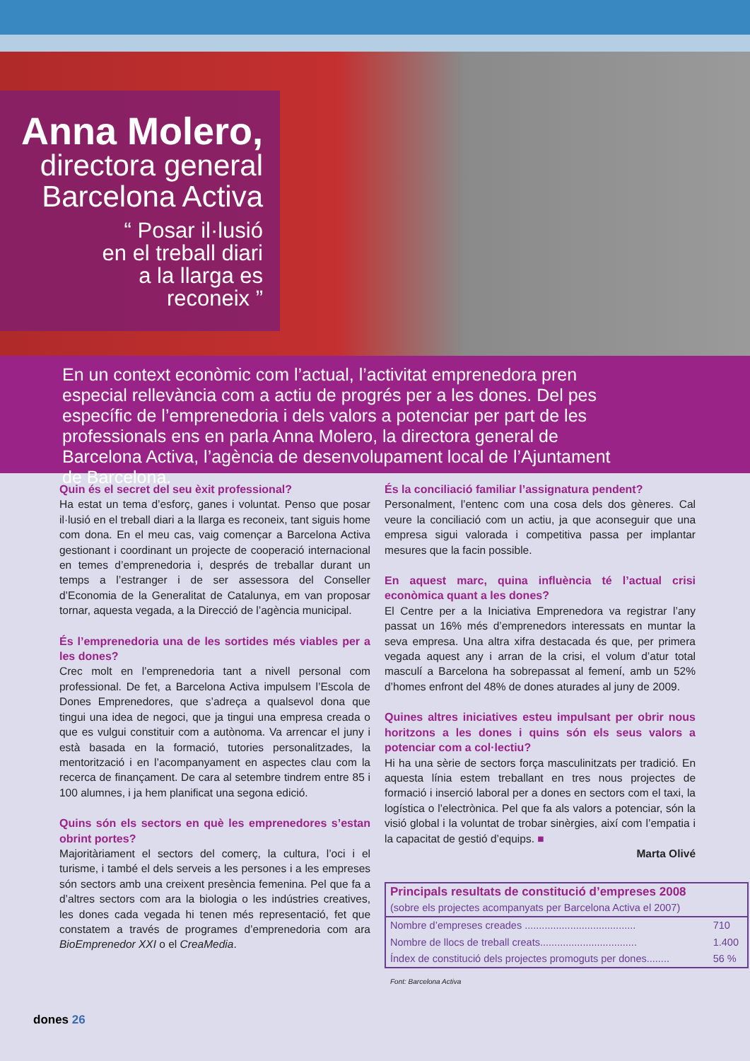Anna Molero,
directora general
Barcelona Activa
“ Posar il·lusió
en el treball diari
a la llarga es
reconeix ”
En un context econòmic com l’actual, l’activitat emprenedora pren especial rellevància com a actiu de progrés per a les dones. Del pes específic de l’emprenedoria i dels valors a potenciar per part de les professionals ens en parla Anna Molero, la directora general de Barcelona Activa, l’agència de desenvolupament local de l’Ajuntament de Barcelona.
Quin és el secret del seu èxit professional?
Ha estat un tema d’esforç, ganes i voluntat. Penso que posar il·lusió en el treball diari a la llarga es reconeix, tant siguis home com dona. En el meu cas, vaig començar a Barcelona Activa gestionant i coordinant un projecte de cooperació internacional en temes d’emprenedoria i, després de treballar durant un temps a l’estranger i de ser assessora del Conseller d’Economia de la Generalitat de Catalunya, em van proposar tornar, aquesta vegada, a la Direcció de l’agència municipal.
És l’emprenedoria una de les sortides més viables per a les dones?
Crec molt en l’emprenedoria tant a nivell personal com professional. De fet, a Barcelona Activa impulsem l’Escola de Dones Emprenedores, que s’adreça a qualsevol dona que tingui una idea de negoci, que ja tingui una empresa creada o que es vulgui constituir com a autònoma. Va arrencar el juny i està basada en la formació, tutories personalitzades, la mentorització i en l’acompanyament en aspectes clau com la recerca de finançament. De cara al setembre tindrem entre 85 i 100 alumnes, i ja hem planificat una segona edició.
Quins són els sectors en què les emprenedores s’estan obrint portes?
Majoritàriament el sectors del comerç, la cultura, l’oci i el turisme, i també el dels serveis a les persones i a les empreses són sectors amb una creixent presència femenina. Pel que fa a d’altres sectors com ara la biologia o les indústries creatives, les dones cada vegada hi tenen més representació, fet que constatem a través de programes d’emprenedoria com ara BioEmprenedor XXI o el CreaMedia.
És la conciliació familiar l’assignatura pendent?
Personalment, l’entenc com una cosa dels dos gèneres. Cal veure la conciliació com un actiu, ja que aconseguir que una empresa sigui valorada i competitiva passa per implantar mesures que la facin possible.
En aquest marc, quina influència té l’actual crisi econòmica quant a les dones?
El Centre per a la Iniciativa Emprenedora va registrar l’any passat un 16% més d’emprenedors interessats en muntar la seva empresa. Una altra xifra destacada és que, per primera vegada aquest any i arran de la crisi, el volum d’atur total masculí a Barcelona ha sobrepassat al femení, amb un 52% d’homes enfront del 48% de dones aturades al juny de 2009.
Quines altres iniciatives esteu impulsant per obrir nous horitzons a les dones i quins són els seus valors a potenciar com a col·lectiu?
Hi ha una sèrie de sectors força masculinitzats per tradició. En aquesta línia estem treballant en tres nous projectes de formació i inserció laboral per a dones en sectors com el taxi, la logística o l’electrònica. Pel que fa als valors a potenciar, són la visió global i la voluntat de trobar sinèrgies, així com l’empatia i la capacitat de gestió d’equips. ■
Marta Olivé
| Principals resultats de constitució d’empreses 2008 (sobre els projectes acompanyats per Barcelona Activa el 2007) | |
| Nombre d’empreses creades ....................................... | 710 |
| Nombre de llocs de treball creats.................................. | 1.400 |
| Índex de constitució dels projectes promoguts per dones........ | 56 % |
Font: Barcelona Activa
dones 26